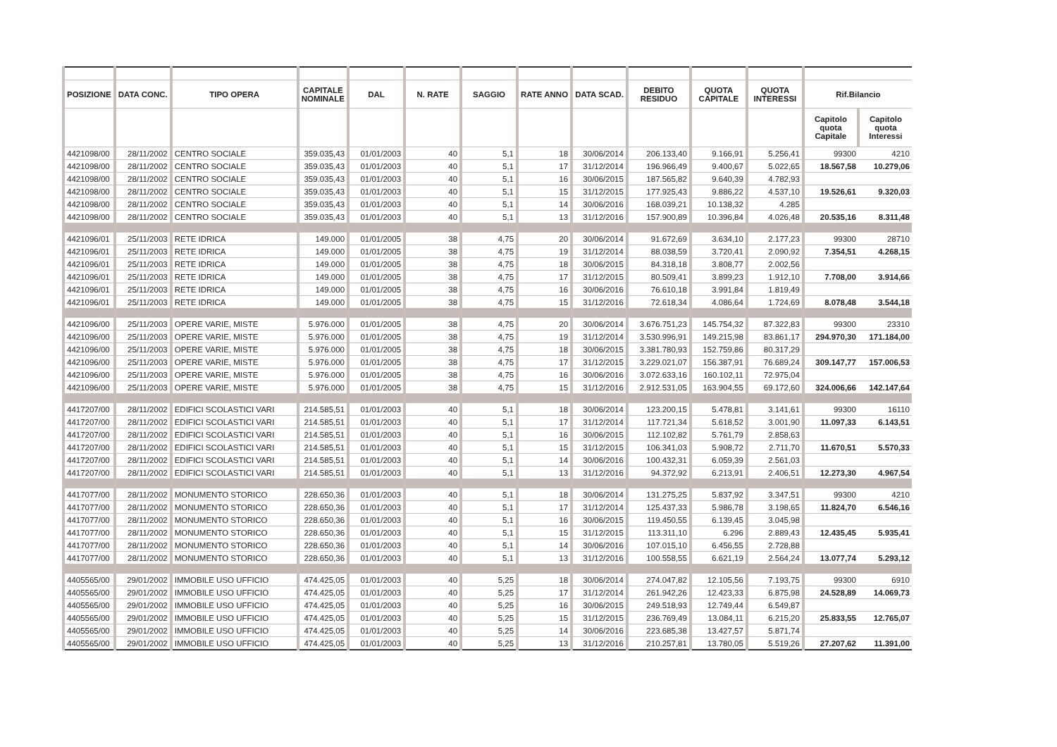| POSIZIONE | DATA CONC. | TIPO OPERA | CAPITALE NOMINALE | DAL | N. RATE | SAGGIO | RATE ANNO | DATA SCAD. | DEBITO RESIDUO | QUOTA CAPITALE | QUOTA INTERESSI | Rif.Bilancio | |
| --- | --- | --- | --- | --- | --- | --- | --- | --- | --- | --- | --- | --- | --- |
| | | | | | | | | | | | | Capitolo quota Capitale | Capitolo quota Interessi |
| 4421098/00 | 28/11/2002 | CENTRO SOCIALE | 359.035,43 | 01/01/2003 | 40 | 5,1 | 18 | 30/06/2014 | 206.133,40 | 9.166,91 | 5.256,41 | 99300 | 4210 |
| 4421098/00 | 28/11/2002 | CENTRO SOCIALE | 359.035,43 | 01/01/2003 | 40 | 5,1 | 17 | 31/12/2014 | 196.966,49 | 9.400,67 | 5.022,65 | 18.567,58 | 10.279,06 |
| 4421098/00 | 28/11/2002 | CENTRO SOCIALE | 359.035,43 | 01/01/2003 | 40 | 5,1 | 16 | 30/06/2015 | 187.565,82 | 9.640,39 | 4.782,93 | | |
| 4421098/00 | 28/11/2002 | CENTRO SOCIALE | 359.035,43 | 01/01/2003 | 40 | 5,1 | 15 | 31/12/2015 | 177.925,43 | 9.886,22 | 4.537,10 | 19.526,61 | 9.320,03 |
| 4421098/00 | 28/11/2002 | CENTRO SOCIALE | 359.035,43 | 01/01/2003 | 40 | 5,1 | 14 | 30/06/2016 | 168.039,21 | 10.138,32 | 4.285 | | |
| 4421098/00 | 28/11/2002 | CENTRO SOCIALE | 359.035,43 | 01/01/2003 | 40 | 5,1 | 13 | 31/12/2016 | 157.900,89 | 10.396,84 | 4.026,48 | 20.535,16 | 8.311,48 |
| 4421096/01 | 25/11/2003 | RETE IDRICA | 149.000 | 01/01/2005 | 38 | 4,75 | 20 | 30/06/2014 | 91.672,69 | 3.634,10 | 2.177,23 | 99300 | 28710 |
| 4421096/01 | 25/11/2003 | RETE IDRICA | 149.000 | 01/01/2005 | 38 | 4,75 | 19 | 31/12/2014 | 88.038,59 | 3.720,41 | 2.090,92 | 7.354,51 | 4.268,15 |
| 4421096/01 | 25/11/2003 | RETE IDRICA | 149.000 | 01/01/2005 | 38 | 4,75 | 18 | 30/06/2015 | 84.318,18 | 3.808,77 | 2.002,56 | | |
| 4421096/01 | 25/11/2003 | RETE IDRICA | 149.000 | 01/01/2005 | 38 | 4,75 | 17 | 31/12/2015 | 80.509,41 | 3.899,23 | 1.912,10 | 7.708,00 | 3.914,66 |
| 4421096/01 | 25/11/2003 | RETE IDRICA | 149.000 | 01/01/2005 | 38 | 4,75 | 16 | 30/06/2016 | 76.610,18 | 3.991,84 | 1.819,49 | | |
| 4421096/01 | 25/11/2003 | RETE IDRICA | 149.000 | 01/01/2005 | 38 | 4,75 | 15 | 31/12/2016 | 72.618,34 | 4.086,64 | 1.724,69 | 8.078,48 | 3.544,18 |
| 4421096/00 | 25/11/2003 | OPERE VARIE, MISTE | 5.976.000 | 01/01/2005 | 38 | 4,75 | 20 | 30/06/2014 | 3.676.751,23 | 145.754,32 | 87.322,83 | 99300 | 23310 |
| 4421096/00 | 25/11/2003 | OPERE VARIE, MISTE | 5.976.000 | 01/01/2005 | 38 | 4,75 | 19 | 31/12/2014 | 3.530.996,91 | 149.215,98 | 83.861,17 | 294.970,30 | 171.184,00 |
| 4421096/00 | 25/11/2003 | OPERE VARIE, MISTE | 5.976.000 | 01/01/2005 | 38 | 4,75 | 18 | 30/06/2015 | 3.381.780,93 | 152.759,86 | 80.317,29 | | |
| 4421096/00 | 25/11/2003 | OPERE VARIE, MISTE | 5.976.000 | 01/01/2005 | 38 | 4,75 | 17 | 31/12/2015 | 3.229.021,07 | 156.387,91 | 76.689,24 | 309.147,77 | 157.006,53 |
| 4421096/00 | 25/11/2003 | OPERE VARIE, MISTE | 5.976.000 | 01/01/2005 | 38 | 4,75 | 16 | 30/06/2016 | 3.072.633,16 | 160.102,11 | 72.975,04 | | |
| 4421096/00 | 25/11/2003 | OPERE VARIE, MISTE | 5.976.000 | 01/01/2005 | 38 | 4,75 | 15 | 31/12/2016 | 2.912.531,05 | 163.904,55 | 69.172,60 | 324.006,66 | 142.147,64 |
| 4417207/00 | 28/11/2002 | EDIFICI SCOLASTICI VARI | 214.585,51 | 01/01/2003 | 40 | 5,1 | 18 | 30/06/2014 | 123.200,15 | 5.478,81 | 3.141,61 | 99300 | 16110 |
| 4417207/00 | 28/11/2002 | EDIFICI SCOLASTICI VARI | 214.585,51 | 01/01/2003 | 40 | 5,1 | 17 | 31/12/2014 | 117.721,34 | 5.618,52 | 3.001,90 | 11.097,33 | 6.143,51 |
| 4417207/00 | 28/11/2002 | EDIFICI SCOLASTICI VARI | 214.585,51 | 01/01/2003 | 40 | 5,1 | 16 | 30/06/2015 | 112.102,82 | 5.761,79 | 2.858,63 | | |
| 4417207/00 | 28/11/2002 | EDIFICI SCOLASTICI VARI | 214.585,51 | 01/01/2003 | 40 | 5,1 | 15 | 31/12/2015 | 106.341,03 | 5.908,72 | 2.711,70 | 11.670,51 | 5.570,33 |
| 4417207/00 | 28/11/2002 | EDIFICI SCOLASTICI VARI | 214.585,51 | 01/01/2003 | 40 | 5,1 | 14 | 30/06/2016 | 100.432,31 | 6.059,39 | 2.561,03 | | |
| 4417207/00 | 28/11/2002 | EDIFICI SCOLASTICI VARI | 214.585,51 | 01/01/2003 | 40 | 5,1 | 13 | 31/12/2016 | 94.372,92 | 6.213,91 | 2.406,51 | 12.273,30 | 4.967,54 |
| 4417077/00 | 28/11/2002 | MONUMENTO STORICO | 228.650,36 | 01/01/2003 | 40 | 5,1 | 18 | 30/06/2014 | 131.275,25 | 5.837,92 | 3.347,51 | 99300 | 4210 |
| 4417077/00 | 28/11/2002 | MONUMENTO STORICO | 228.650,36 | 01/01/2003 | 40 | 5,1 | 17 | 31/12/2014 | 125.437,33 | 5.986,78 | 3.198,65 | 11.824,70 | 6.546,16 |
| 4417077/00 | 28/11/2002 | MONUMENTO STORICO | 228.650,36 | 01/01/2003 | 40 | 5,1 | 16 | 30/06/2015 | 119.450,55 | 6.139,45 | 3.045,98 | | |
| 4417077/00 | 28/11/2002 | MONUMENTO STORICO | 228.650,36 | 01/01/2003 | 40 | 5,1 | 15 | 31/12/2015 | 113.311,10 | 6.296 | 2.889,43 | 12.435,45 | 5.935,41 |
| 4417077/00 | 28/11/2002 | MONUMENTO STORICO | 228.650,36 | 01/01/2003 | 40 | 5,1 | 14 | 30/06/2016 | 107.015,10 | 6.456,55 | 2.728,88 | | |
| 4417077/00 | 28/11/2002 | MONUMENTO STORICO | 228.650,36 | 01/01/2003 | 40 | 5,1 | 13 | 31/12/2016 | 100.558,55 | 6.621,19 | 2.564,24 | 13.077,74 | 5.293,12 |
| 4405565/00 | 29/01/2002 | IMMOBILE USO UFFICIO | 474.425,05 | 01/01/2003 | 40 | 5,25 | 18 | 30/06/2014 | 274.047,82 | 12.105,56 | 7.193,75 | 99300 | 6910 |
| 4405565/00 | 29/01/2002 | IMMOBILE USO UFFICIO | 474.425,05 | 01/01/2003 | 40 | 5,25 | 17 | 31/12/2014 | 261.942,26 | 12.423,33 | 6.875,98 | 24.528,89 | 14.069,73 |
| 4405565/00 | 29/01/2002 | IMMOBILE USO UFFICIO | 474.425,05 | 01/01/2003 | 40 | 5,25 | 16 | 30/06/2015 | 249.518,93 | 12.749,44 | 6.549,87 | | |
| 4405565/00 | 29/01/2002 | IMMOBILE USO UFFICIO | 474.425,05 | 01/01/2003 | 40 | 5,25 | 15 | 31/12/2015 | 236.769,49 | 13.084,11 | 6.215,20 | 25.833,55 | 12.765,07 |
| 4405565/00 | 29/01/2002 | IMMOBILE USO UFFICIO | 474.425,05 | 01/01/2003 | 40 | 5,25 | 14 | 30/06/2016 | 223.685,38 | 13.427,57 | 5.871,74 | | |
| 4405565/00 | 29/01/2002 | IMMOBILE USO UFFICIO | 474.425,05 | 01/01/2003 | 40 | 5,25 | 13 | 31/12/2016 | 210.257,81 | 13.780,05 | 5.519,26 | 27.207,62 | 11.391,00 |